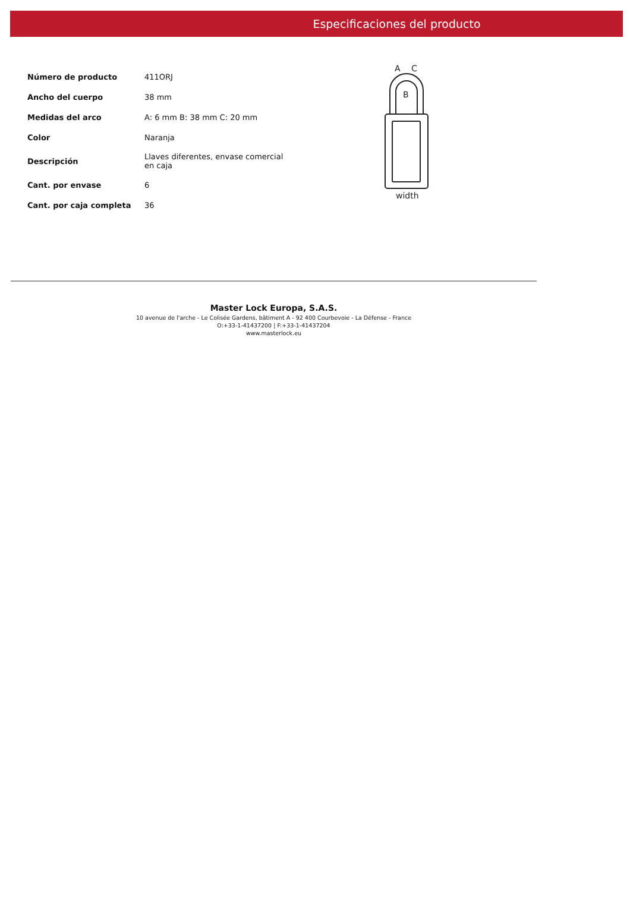Especificaciones del producto
| Número de producto | 411ORJ |
| Ancho del cuerpo | 38 mm |
| Medidas del arco | A: 6 mm B: 38 mm C: 20 mm |
| Color | Naranja |
| Descripción | Llaves diferentes, envase comercial en caja |
| Cant. por envase | 6 |
| Cant. por caja completa | 36 |
A
C
B
width
Master Lock Europa, S.A.S.
10 avenue de l'arche - Le Colisée Gardens, bâtiment A - 92 400 Courbevoie - La Défense - France
O:+33-1-41437200 | F:+33-1-41437204
www.masterlock.eu